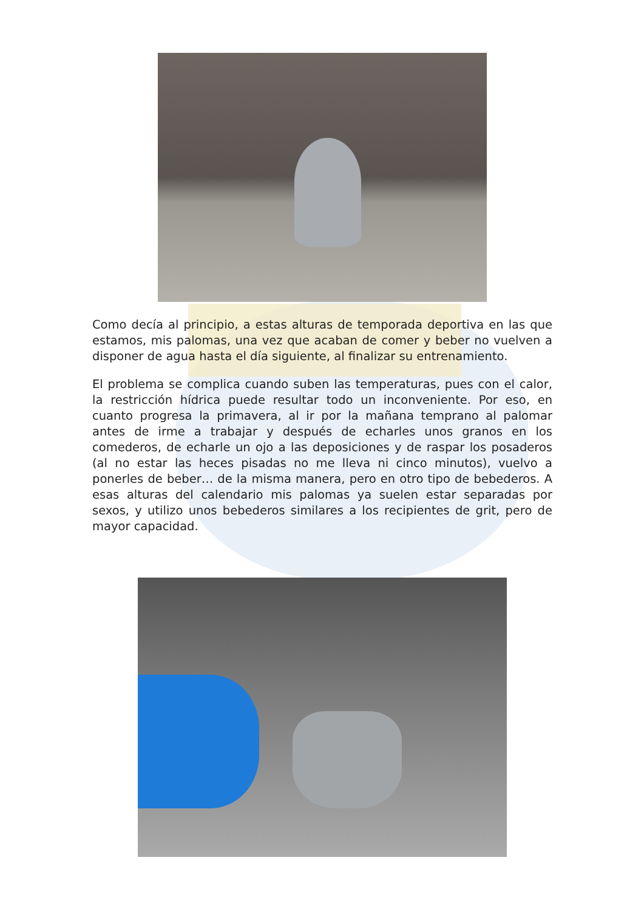Como decía al principio, a estas alturas de temporada deportiva en las que estamos, mis palomas, una vez que acaban de comer y beber no vuelven a disponer de agua hasta el día siguiente, al finalizar su entrenamiento.
El problema se complica cuando suben las temperaturas, pues con el calor, la restricción hídrica puede resultar todo un inconveniente. Por eso, en cuanto progresa la primavera, al ir por la mañana temprano al palomar antes de irme a trabajar y después de echarles unos granos en los comederos, de echarle un ojo a las deposiciones y de raspar los posaderos (al no estar las heces pisadas no me lleva ni cinco minutos), vuelvo a ponerles de beber… de la misma manera, pero en otro tipo de bebederos. A esas alturas del calendario mis palomas ya suelen estar separadas por sexos, y utilizo unos bebederos similares a los recipientes de grit, pero de mayor capacidad.